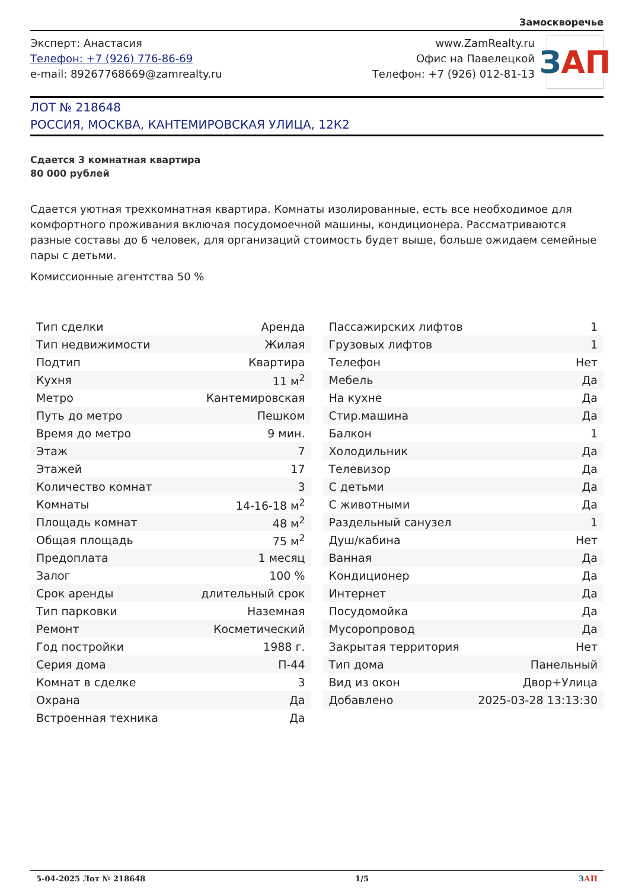Замоскворечье
Эксперт: Анастасия
Телефон: +7 (926) 776-86-69
e-mail: 89267768669@zamrealty.ru
www.ZamRealty.ru
Офис на Павелецкой
Телефон: +7 (926) 012-81-13
З АП
ЛОТ № 218648
РОССИЯ, МОСКВА, КАНТЕМИРОВСКАЯ УЛИЦА, 12К2
Сдается 3 комнатная квартира
80 000 рублей
Сдается уютная трехкомнатная квартира. Комнаты изолированные, есть все необходимое для комфортного проживания включая посудомоечной машины, кондиционера. Рассматриваются разные составы до 6 человек, для организаций стоимость будет выше, больше ожидаем семейные пары с детьми.
Комиссионные агентства 50 %
| Тип сделки | Аренда |
| Тип недвижимости | Жилая |
| Подтип | Квартира |
| Кухня | 11 м<sup>2</sup> |
| Метро | Кантемировская |
| Путь до метро | Пешком |
| Время до метро | 9 мин. |
| Этаж | 7 |
| Этажей | 17 |
| Количество комнат | 3 |
| Комнаты | 14-16-18 м<sup>2</sup> |
| Площадь комнат | 48 м<sup>2</sup> |
| Общая площадь | 75 м<sup>2</sup> |
| Предоплата | 1 месяц |
| Залог | 100 % |
| Срок аренды | длительный срок |
| Тип парковки | Наземная |
| Ремонт | Косметический |
| Год постройки | 1988 г. |
| Серия дома | П-44 |
| Комнат в сделке | 3 |
| Охрана | Да |
| Встроенная техника | Да |
| Пассажирских лифтов | 1 |
| Грузовых лифтов | 1 |
| Телефон | Нет |
| Мебель | Да |
| На кухне | Да |
| Стир.машина | Да |
| Балкон | 1 |
| Холодильник | Да |
| Телевизор | Да |
| С детьми | Да |
| С животными | Да |
| Раздельный санузел | 1 |
| Душ/кабина | Нет |
| Ванная | Да |
| Кондиционер | Да |
| Интернет | Да |
| Посудомойка | Да |
| Мусоропровод | Да |
| Закрытая территория | Нет |
| Тип дома | Панельный |
| Вид из окон | Двор+Улица |
| Добавлено | 2025-03-28 13:13:30 |
5-04-2025 Лот № 218648 1/5 ЗАП